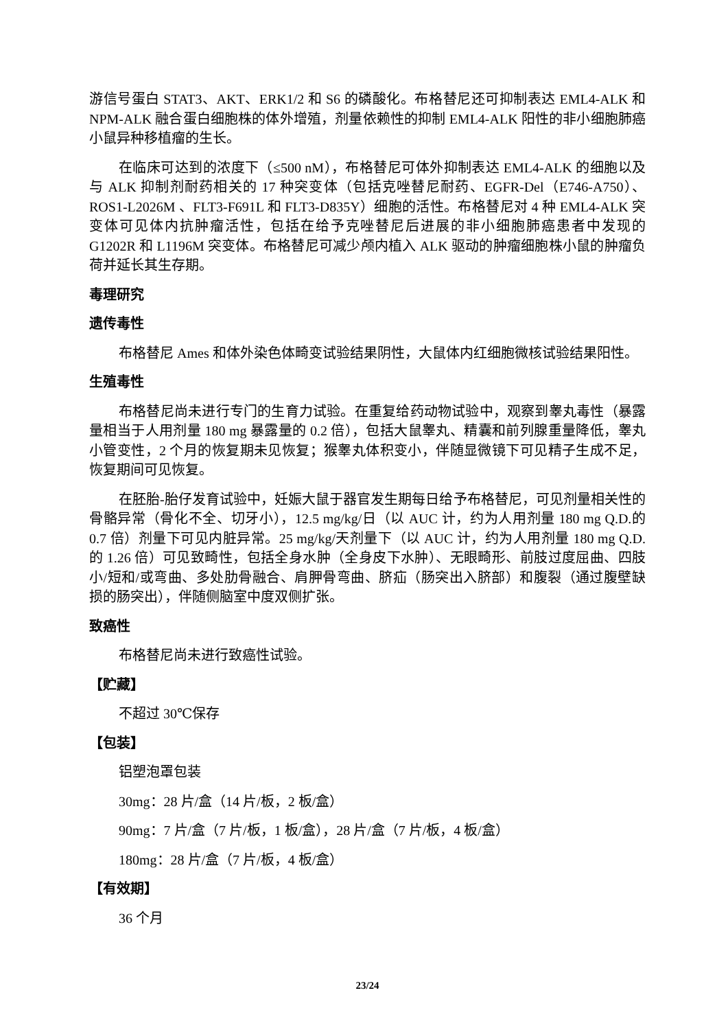游信号蛋白 STAT3、AKT、ERK1/2 和 S6 的磷酸化。布格替尼还可抑制表达 EML4-ALK 和 NPM-ALK 融合蛋白细胞株的体外增殖，剂量依赖性的抑制 EML4-ALK 阳性的非小细胞肺癌小鼠异种移植瘤的生长。
在临床可达到的浓度下（≤500 nM），布格替尼可体外抑制表达 EML4-ALK 的细胞以及与 ALK 抑制剂耐药相关的 17 种突变体（包括克唑替尼耐药、EGFR-Del（E746-A750）、ROS1-L2026M 、FLT3-F691L 和 FLT3-D835Y）细胞的活性。布格替尼对 4 种 EML4-ALK 突变体可见体内抗肿瘤活性，包括在给予克唑替尼后进展的非小细胞肺癌患者中发现的 G1202R 和 L1196M 突变体。布格替尼可减少颅内植入 ALK 驱动的肿瘤细胞株小鼠的肿瘤负荷并延长其生存期。
毒理研究
遗传毒性
布格替尼 Ames 和体外染色体畸变试验结果阴性，大鼠体内红细胞微核试验结果阳性。
生殖毒性
布格替尼尚未进行专门的生育力试验。在重复给药动物试验中，观察到睾丸毒性（暴露量相当于人用剂量 180 mg 暴露量的 0.2 倍），包括大鼠睾丸、精囊和前列腺重量降低，睾丸小管变性，2 个月的恢复期未见恢复；猴睾丸体积变小，伴随显微镜下可见精子生成不足，恢复期间可见恢复。
在胚胎-胎仔发育试验中，妊娠大鼠于器官发生期每日给予布格替尼，可见剂量相关性的骨骼异常（骨化不全、切牙小），12.5 mg/kg/日（以 AUC 计，约为人用剂量 180 mg Q.D.的 0.7 倍）剂量下可见内脏异常。25 mg/kg/天剂量下（以 AUC 计，约为人用剂量 180 mg Q.D.的 1.26 倍）可见致畸性，包括全身水肿（全身皮下水肿）、无眼畸形、前肢过度屈曲、四肢小/短和/或弯曲、多处肋骨融合、肩胛骨弯曲、脐疝（肠突出入脐部）和腹裂（通过腹壁缺损的肠突出），伴随侧脑室中度双侧扩张。
致癌性
布格替尼尚未进行致癌性试验。
【贮藏】
不超过 30℃保存
【包装】
铝塑泡罩包装
30mg：28 片/盒（14 片/板，2 板/盒）
90mg：7 片/盒（7 片/板，1 板/盒），28 片/盒（7 片/板，4 板/盒）
180mg：28 片/盒（7 片/板，4 板/盒）
【有效期】
36 个月
23/24